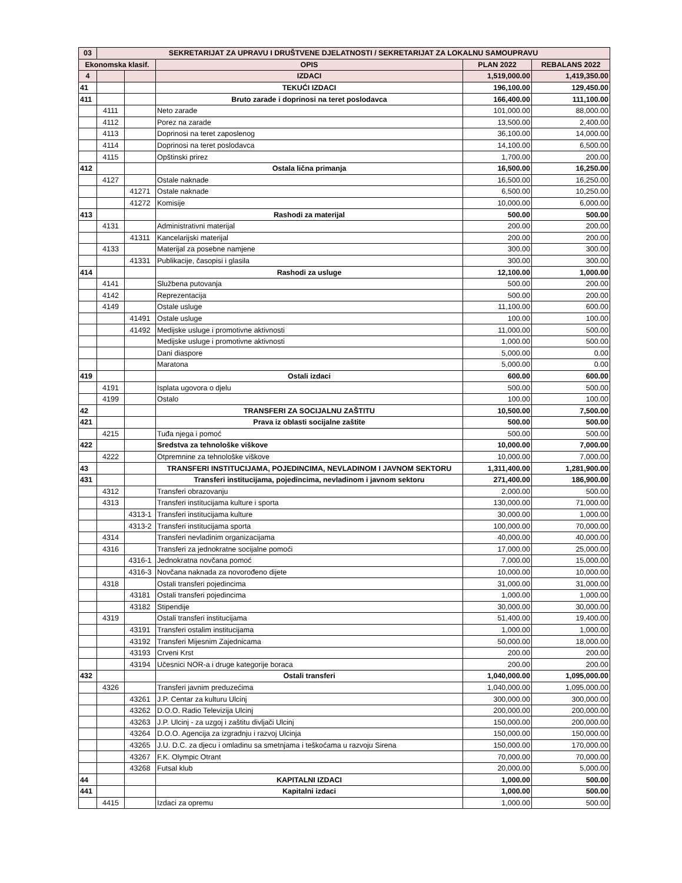| 03 | SEKRETARIJAT ZA UPRAVU I DRUŠTVENE DJELATNOSTI / SEKRETARIJAT ZA LOKALNU SAMOUPRAVU | | | | |
| Ekonomska klasif. | | | OPIS | PLAN 2022 | REBALANS 2022 |
| 4 | | | IZDACI | 1,519,000.00 | 1,419,350.00 |
| 41 | | | TEKUĆI IZDACI | 196,100.00 | 129,450.00 |
| 411 | | | Bruto zarade i doprinosi na teret poslodavca | 166,400.00 | 111,100.00 |
| | 4111 | | Neto zarade | 101,000.00 | 88,000.00 |
| | 4112 | | Porez na zarade | 13,500.00 | 2,400.00 |
| | 4113 | | Doprinosi na teret zaposlenog | 36,100.00 | 14,000.00 |
| | 4114 | | Doprinosi na teret poslodavca | 14,100.00 | 6,500.00 |
| | 4115 | | Opštinski prirez | 1,700.00 | 200.00 |
| 412 | | | Ostala lična primanja | 16,500.00 | 16,250.00 |
| | 4127 | | Ostale naknade | 16,500.00 | 16,250.00 |
| | | 41271 | Ostale naknade | 6,500.00 | 10,250.00 |
| | | 41272 | Komisije | 10,000.00 | 6,000.00 |
| 413 | | | Rashodi za materijal | 500.00 | 500.00 |
| | 4131 | | Administrativni materijal | 200.00 | 200.00 |
| | | 41311 | Kancelarijski materijal | 200.00 | 200.00 |
| | 4133 | | Materijal za posebne namjene | 300.00 | 300.00 |
| | | 41331 | Publikacije, časopisi i glasila | 300.00 | 300.00 |
| 414 | | | Rashodi za usluge | 12,100.00 | 1,000.00 |
| | 4141 | | Službena putovanja | 500.00 | 200.00 |
| | 4142 | | Reprezentacija | 500.00 | 200.00 |
| | 4149 | | Ostale usluge | 11,100.00 | 600.00 |
| | | 41491 | Ostale usluge | 100.00 | 100.00 |
| | | 41492 | Medijske usluge i promotivne aktivnosti | 11,000.00 | 500.00 |
| | | | Medijske usluge i promotivne aktivnosti | 1,000.00 | 500.00 |
| | | | Dani diaspore | 5,000.00 | 0.00 |
| | | | Maratona | 5,000.00 | 0.00 |
| 419 | | | Ostali izdaci | 600.00 | 600.00 |
| | 4191 | | Isplata ugovora o djelu | 500.00 | 500.00 |
| | 4199 | | Ostalo | 100.00 | 100.00 |
| 42 | | | TRANSFERI ZA SOCIJALNU ZAŠTITU | 10,500.00 | 7,500.00 |
| 421 | | | Prava iz oblasti socijalne zaštite | 500.00 | 500.00 |
| | 4215 | | Tuđa njega i pomoć | 500.00 | 500.00 |
| 422 | | | Sredstva za tehnološke viškove | 10,000.00 | 7,000.00 |
| | 4222 | | Otpremnine za tehnološke viškove | 10,000.00 | 7,000.00 |
| 43 | | | TRANSFERI INSTITUCIJAMA, POJEDINCIMA, NEVLADINOM I JAVNOM SEKTORU | 1,311,400.00 | 1,281,900.00 |
| 431 | | | Transferi institucijama, pojedincima, nevladinom i javnom sektoru | 271,400.00 | 186,900.00 |
| | 4312 | | Transferi obrazovanju | 2,000.00 | 500.00 |
| | 4313 | | Transferi institucijama kulture i sporta | 130,000.00 | 71,000.00 |
| | | 4313-1 | Transferi institucijama kulture | 30,000.00 | 1,000.00 |
| | | 4313-2 | Transferi institucijama sporta | 100,000.00 | 70,000.00 |
| | 4314 | | Transferi nevladinim organizacijama | 40,000.00 | 40,000.00 |
| | 4316 | | Transferi za jednokratne socijalne pomoći | 17,000.00 | 25,000.00 |
| | | 4316-1 | Jednokratna novčana pomoć | 7,000.00 | 15,000.00 |
| | | 4316-3 | Novčana naknada za novorođeno dijete | 10,000.00 | 10,000.00 |
| | 4318 | | Ostali transferi pojedincima | 31,000.00 | 31,000.00 |
| | | 43181 | Ostali transferi pojedincima | 1,000.00 | 1,000.00 |
| | | 43182 | Stipendije | 30,000.00 | 30,000.00 |
| | 4319 | | Ostali transferi institucijama | 51,400.00 | 19,400.00 |
| | | 43191 | Transferi ostalim institucijama | 1,000.00 | 1,000.00 |
| | | 43192 | Transferi Mijesnim Zajednicama | 50,000.00 | 18,000.00 |
| | | 43193 | Crveni Krst | 200.00 | 200.00 |
| | | 43194 | Učesnici NOR-a i druge kategorije boraca | 200.00 | 200.00 |
| 432 | | | Ostali transferi | 1,040,000.00 | 1,095,000.00 |
| | 4326 | | Transferi javnim preduzećima | 1,040,000.00 | 1,095,000.00 |
| | | 43261 | J.P. Centar za kulturu Ulcinj | 300,000.00 | 300,000.00 |
| | | 43262 | D.O.O. Radio Televizija Ulcinj | 200,000.00 | 200,000.00 |
| | | 43263 | J.P. Ulcinj - za uzgoj i zaštitu divljači Ulcinj | 150,000.00 | 200,000.00 |
| | | 43264 | D.O.O. Agencija za izgradnju i razvoj Ulcinja | 150,000.00 | 150,000.00 |
| | | 43265 | J.U. D.C. za djecu i omladinu sa smetnjama i teškoćama u razvoju Sirena | 150,000.00 | 170,000.00 |
| | | 43267 | F.K. Olympic Otrant | 70,000.00 | 70,000.00 |
| | | 43268 | Futsal klub | 20,000.00 | 5,000.00 |
| 44 | | | KAPITALNI IZDACI | 1,000.00 | 500.00 |
| 441 | | | Kapitalni izdaci | 1,000.00 | 500.00 |
| | 4415 | | Izdaci za opremu | 1,000.00 | 500.00 |